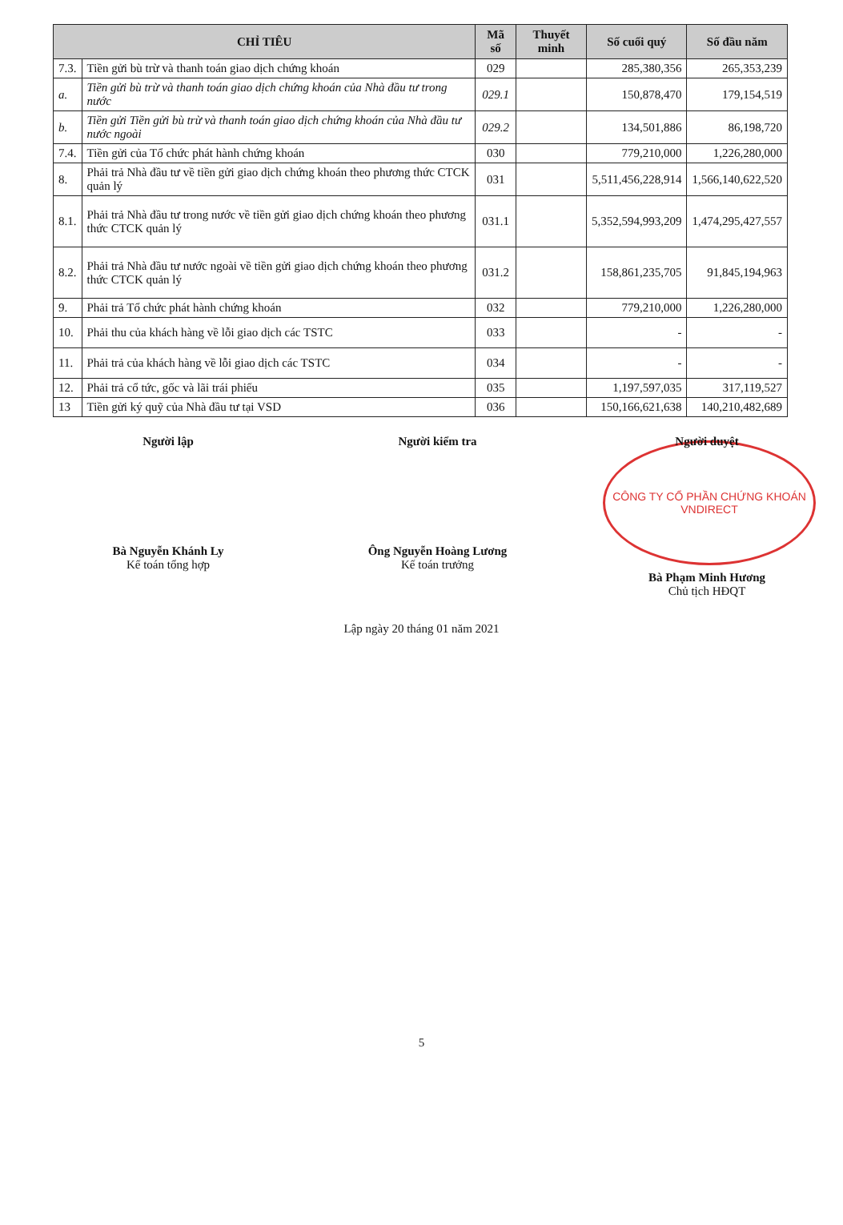| CHỈ TIÊU | | Mã số | Thuyết minh | Số cuối quý | Số đầu năm |
| --- | --- | --- | --- | --- | --- |
| 7.3. | Tiền gửi bù trừ và thanh toán giao dịch chứng khoán | 029 | | 285,380,356 | 265,353,239 |
| a. | Tiền gửi bù trừ và thanh toán giao dịch chứng khoán của Nhà đầu tư trong nước | 029.1 | | 150,878,470 | 179,154,519 |
| b. | Tiền gửi Tiền gửi bù trừ và thanh toán giao dịch chứng khoán của Nhà đầu tư nước ngoài | 029.2 | | 134,501,886 | 86,198,720 |
| 7.4. | Tiền gửi của Tổ chức phát hành chứng khoán | 030 | | 779,210,000 | 1,226,280,000 |
| 8. | Phải trả Nhà đầu tư về tiền gửi giao dịch chứng khoán theo phương thức CTCK quản lý | 031 | | 5,511,456,228,914 | 1,566,140,622,520 |
| 8.1. | Phải trả Nhà đầu tư trong nước về tiền gửi giao dịch chứng khoán theo phương thức CTCK quản lý | 031.1 | | 5,352,594,993,209 | 1,474,295,427,557 |
| 8.2. | Phải trả Nhà đầu tư nước ngoài về tiền gửi giao dịch chứng khoán theo phương thức CTCK quản lý | 031.2 | | 158,861,235,705 | 91,845,194,963 |
| 9. | Phải trả Tổ chức phát hành chứng khoán | 032 | | 779,210,000 | 1,226,280,000 |
| 10. | Phải thu của khách hàng về lỗi giao dịch các TSTC | 033 | | - | - |
| 11. | Phải trả của khách hàng về lỗi giao dịch các TSTC | 034 | | - | - |
| 12. | Phải trả cổ tức, gốc và lãi trái phiếu | 035 | | 1,197,597,035 | 317,119,527 |
| 13 | Tiền gửi ký quỹ của Nhà đầu tư tại VSD | 036 | | 150,166,621,638 | 140,210,482,689 |
Người lập
Bà Nguyễn Khánh Ly
Kế toán tổng hợp
Người kiểm tra
Ông Nguyễn Hoàng Lương
Kế toán trưởng
Người duyệt
CÔNG TY CỔ PHẦN CHỨNG KHOÁN VNDIRECT
Bà Phạm Minh Hương
Chủ tịch HĐQT
Lập ngày 20 tháng 01 năm 2021
5